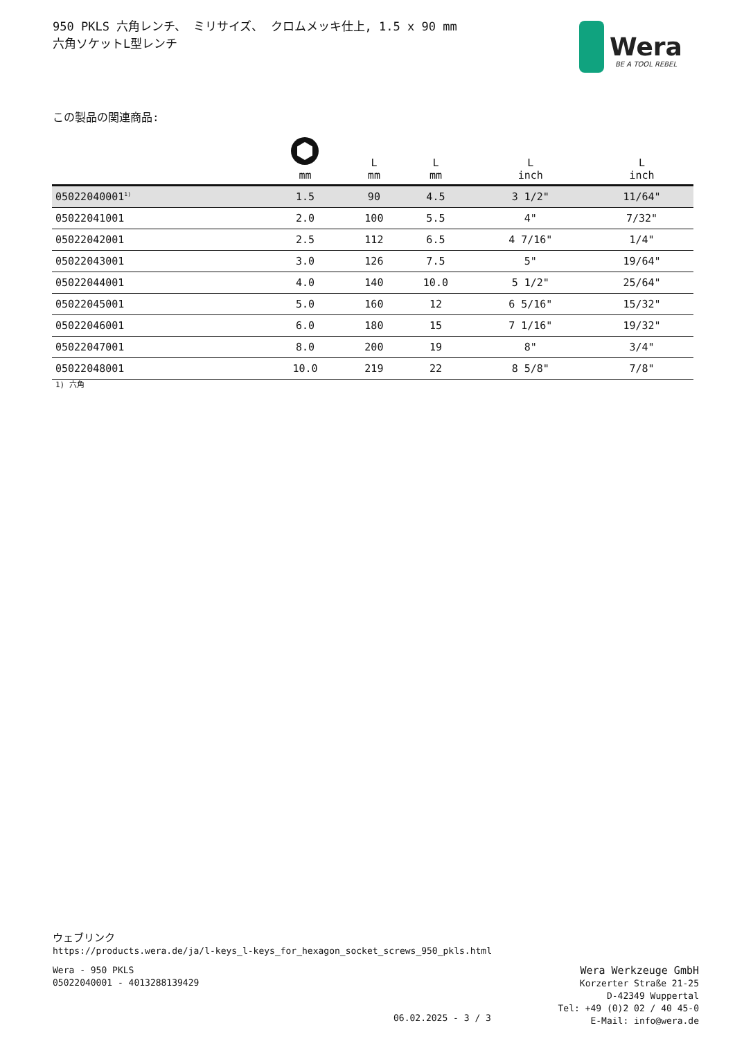950 PKLS 六角レンチ、 ミリサイズ、 クロムメッキ仕上, 1.5 x 90 mm
六角ソケットL型レンチ
Wera
BE A TOOL REBEL
この製品の関連商品:
| | mm | L mm | L mm | L inch | L inch |
| --- | --- | --- | --- | --- | --- |
| 05022040001<sup>1)</sup> | 1.5 | 90 | 4.5 | 3 1/2" | 11/64" |
| 05022041001 | 2.0 | 100 | 5.5 | 4" | 7/32" |
| 05022042001 | 2.5 | 112 | 6.5 | 4 7/16" | 1/4" |
| 05022043001 | 3.0 | 126 | 7.5 | 5" | 19/64" |
| 05022044001 | 4.0 | 140 | 10.0 | 5 1/2" | 25/64" |
| 05022045001 | 5.0 | 160 | 12 | 6 5/16" | 15/32" |
| 05022046001 | 6.0 | 180 | 15 | 7 1/16" | 19/32" |
| 05022047001 | 8.0 | 200 | 19 | 8" | 3/4" |
| 05022048001 | 10.0 | 219 | 22 | 8 5/8" | 7/8" |
1) 六角
ウェブリンク
https://products.wera.de/ja/l-keys_l-keys_for_hexagon_socket_screws_950_pkls.html
Wera - 950 PKLS
05022040001 - 4013288139429
06.02.2025 - 3 / 3
Wera Werkzeuge GmbH
Korzerter Straße 21-25
D-42349 Wuppertal
Tel: +49 (0)2 02 / 40 45-0
E-Mail: info@wera.de